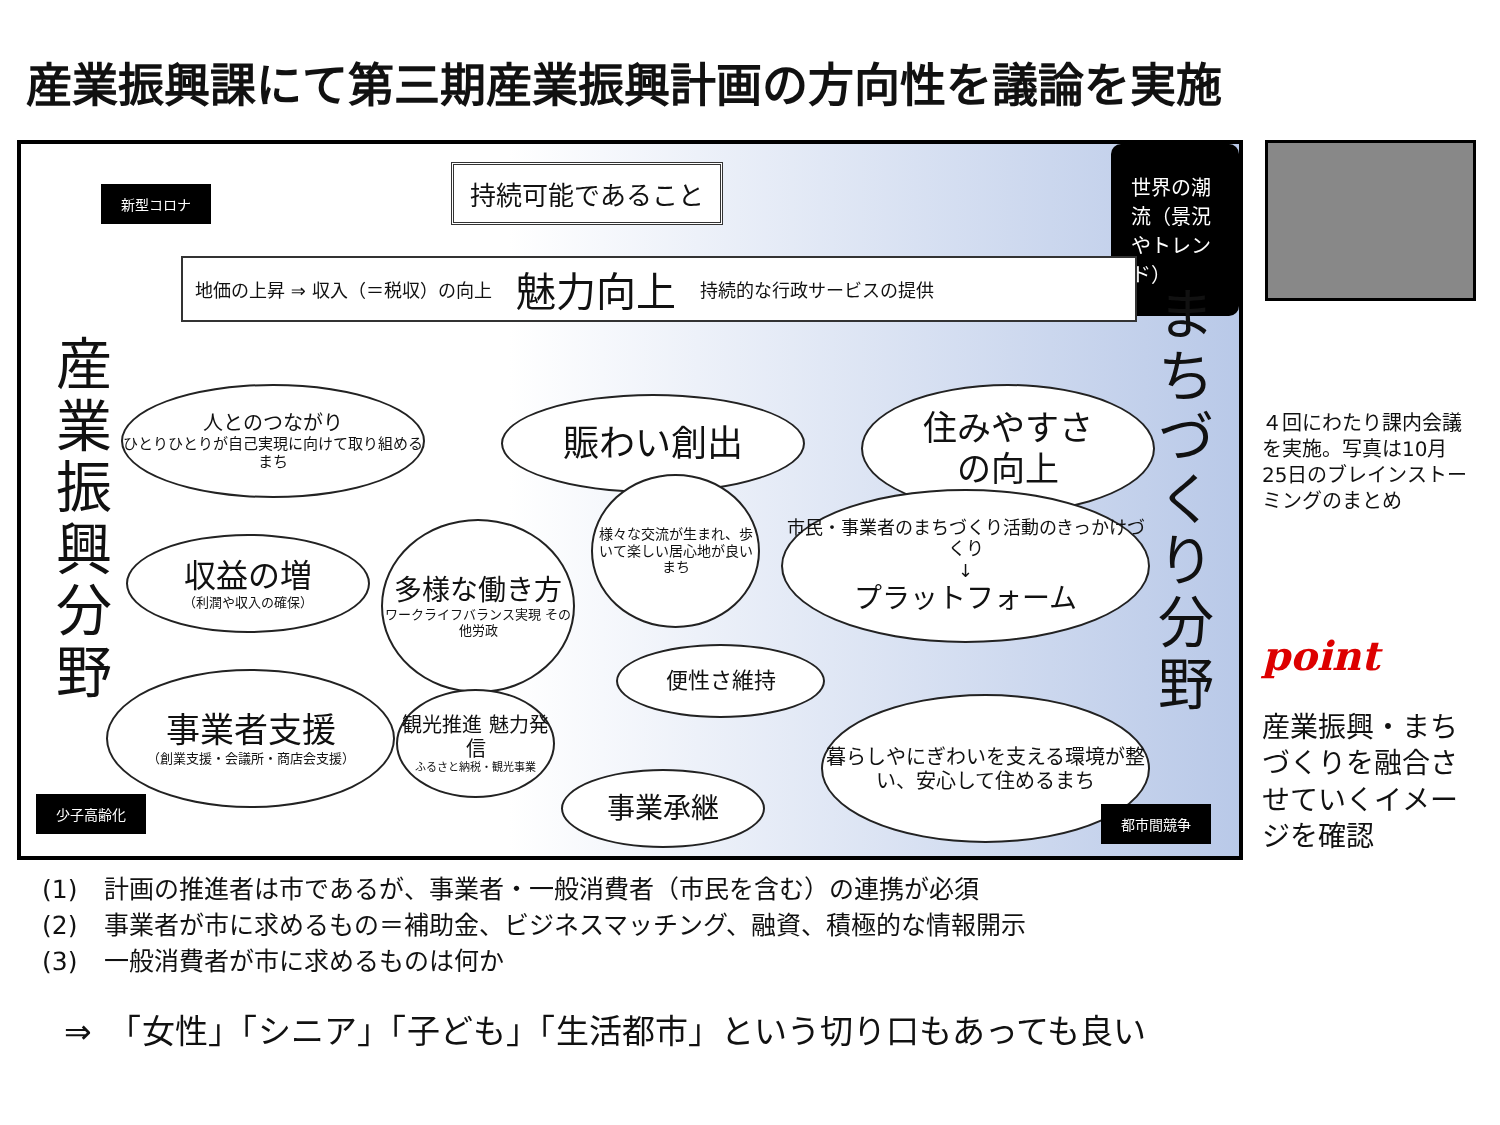産業振興課にて第三期産業振興計画の方向性を議論を実施
新型コロナ 持続可能であること
世界の潮流（景況やトレンド）
地価の上昇 ⇒ 収入（＝税収）の向上 魅力向上 持続的な行政サービスの提供
産業振興分野
まちづくり分野
人とのつながり
ひとりひとりが自己実現に向けて取り組めるまち
賑わい創出
住みやすさ
の向上
収益の増
（利潤や収入の確保）
多様な働き方
ワークライフバランス実現 その他労政
様々な交流が生まれ、歩いて楽しい居心地が良いまち
市民・事業者のまちづくり活動のきっかけづくり
↓
プラットフォーム
便性さ維持
事業者支援
（創業支援・会議所・商店会支援）
観光推進 魅力発信
ふるさと納税・観光事業
事業承継
暮らしやにぎわいを支える環境が整い、安心して住めるまち
少子高齢化
都市間競争
４回にわたり課内会議を実施。写真は10月25日のブレインストーミングのまとめ
point
産業振興・まちづくりを融合させていくイメージを確認
(1) 計画の推進者は市であるが、事業者・一般消費者（市民を含む）の連携が必須
(2) 事業者が市に求めるもの＝補助金、ビジネスマッチング、融資、積極的な情報開示
(3) 一般消費者が市に求めるものは何か
⇒　「女性」「シニア」「子ども」「生活都市」という切り口もあっても良い